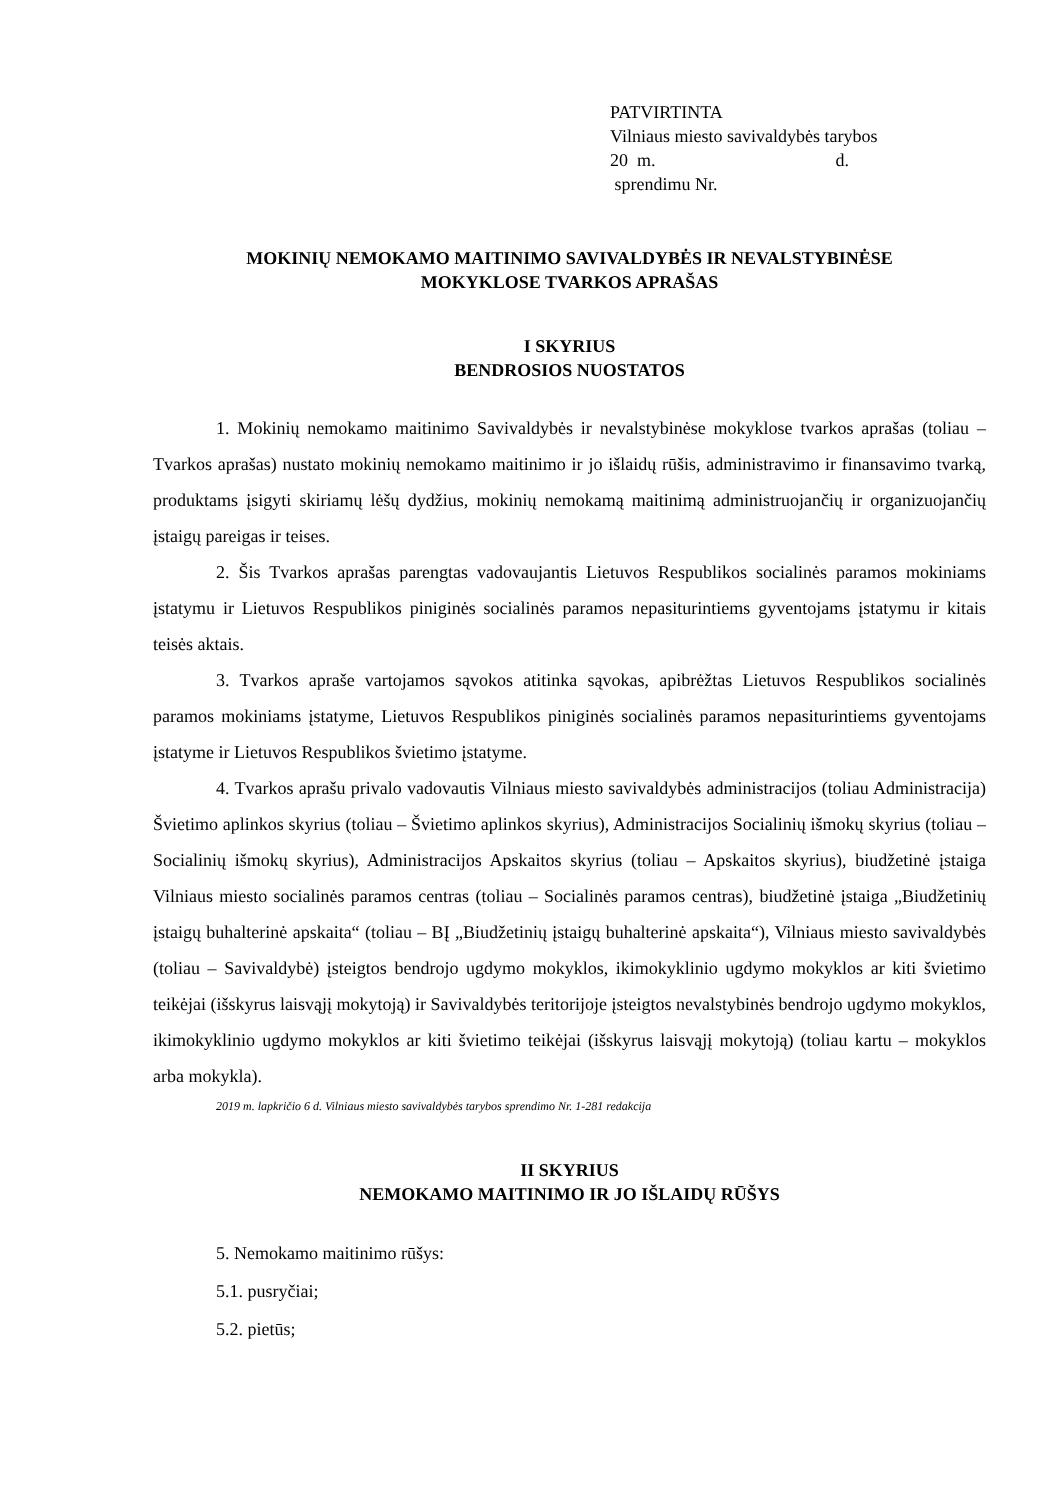PATVIRTINTA
Vilniaus miesto savivaldybės tarybos
20 m. d.
sprendimu Nr.
MOKINIŲ NEMOKAMO MAITINIMO SAVIVALDYBĖS IR NEVALSTYBINĖSE
MOKYKLOSE TVARKOS APRAŠAS
I SKYRIUS
BENDROSIOS NUOSTATOS
1. Mokinių nemokamo maitinimo Savivaldybės ir nevalstybinėse mokyklose tvarkos aprašas (toliau – Tvarkos aprašas) nustato mokinių nemokamo maitinimo ir jo išlaidų rūšis, administravimo ir finansavimo tvarką, produktams įsigyti skiriamų lėšų dydžius, mokinių nemokamą maitinimą administruojančių ir organizuojančių įstaigų pareigas ir teises.
2. Šis Tvarkos aprašas parengtas vadovaujantis Lietuvos Respublikos socialinės paramos mokiniams įstatymu ir Lietuvos Respublikos piniginės socialinės paramos nepasiturintiems gyventojams įstatymu ir kitais teisės aktais.
3. Tvarkos apraše vartojamos sąvokos atitinka sąvokas, apibrėžtas Lietuvos Respublikos socialinės paramos mokiniams įstatyme, Lietuvos Respublikos piniginės socialinės paramos nepasiturintiems gyventojams įstatyme ir Lietuvos Respublikos švietimo įstatyme.
4. Tvarkos aprašu privalo vadovautis Vilniaus miesto savivaldybės administracijos (toliau Administracija) Švietimo aplinkos skyrius (toliau – Švietimo aplinkos skyrius), Administracijos Socialinių išmokų skyrius (toliau – Socialinių išmokų skyrius), Administracijos Apskaitos skyrius (toliau – Apskaitos skyrius), biudžetinė įstaiga Vilniaus miesto socialinės paramos centras (toliau – Socialinės paramos centras), biudžetinė įstaiga „Biudžetinių įstaigų buhalterinė apskaita“ (toliau – BĮ „Biudžetinių įstaigų buhalterinė apskaita“), Vilniaus miesto savivaldybės (toliau – Savivaldybė) įsteigtos bendrojo ugdymo mokyklos, ikimokyklinio ugdymo mokyklos ar kiti švietimo teikėjai (išskyrus laisvąjį mokytoją) ir Savivaldybės teritorijoje įsteigtos nevalstybinės bendrojo ugdymo mokyklos, ikimokyklinio ugdymo mokyklos ar kiti švietimo teikėjai (išskyrus laisvąjį mokytoją) (toliau kartu – mokyklos arba mokykla).
2019 m. lapkričio 6 d. Vilniaus miesto savivaldybės tarybos sprendimo Nr. 1-281 redakcija
II SKYRIUS
NEMOKAMO MAITINIMO IR JO IŠLAIDŲ RŪŠYS
5. Nemokamo maitinimo rūšys:
5.1. pusryčiai;
5.2. pietūs;